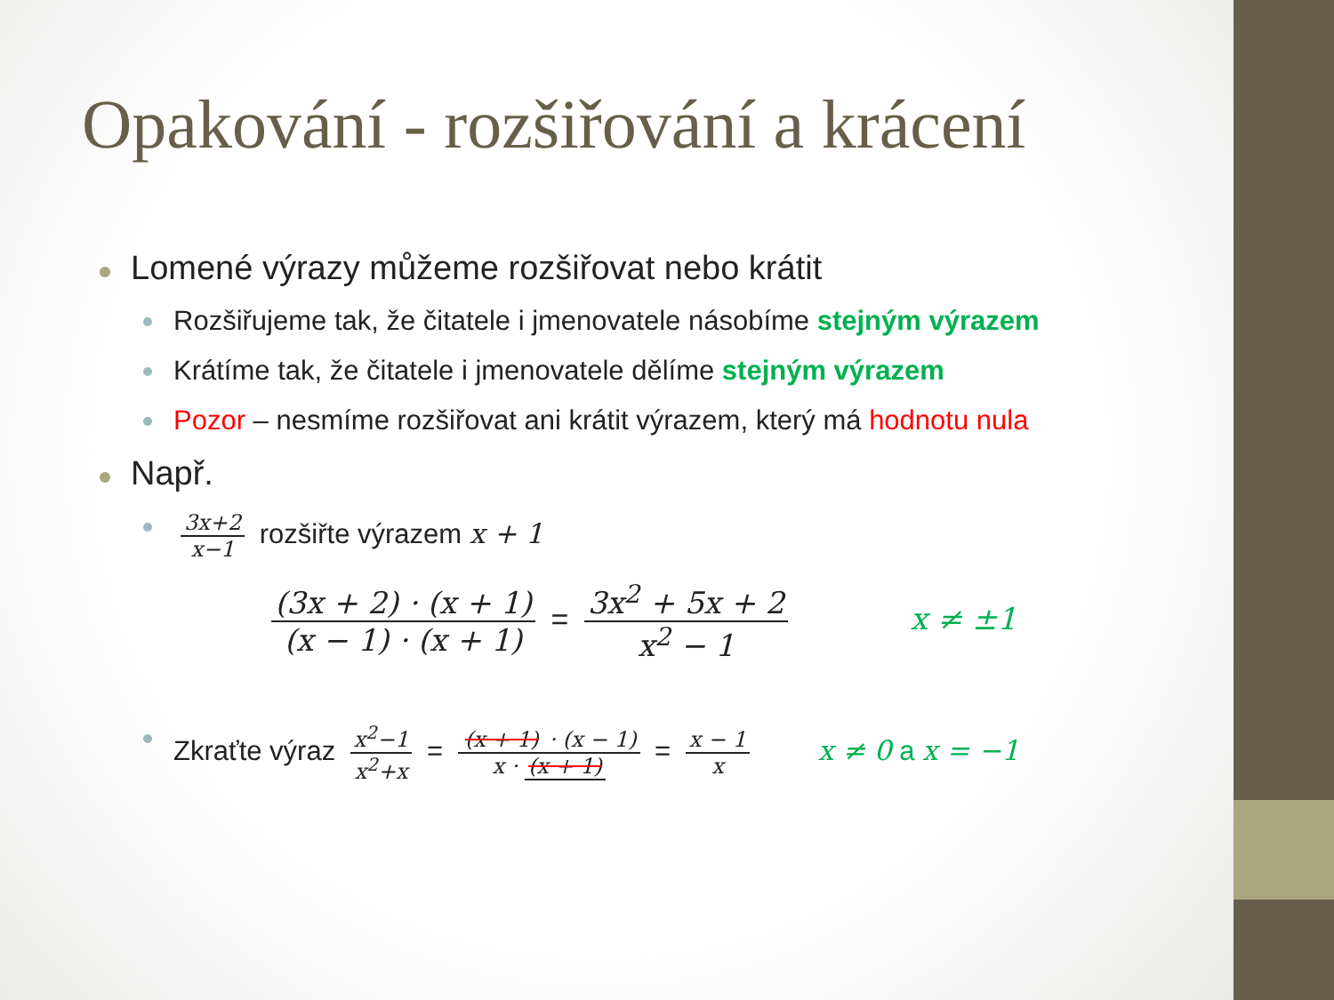Opakování - rozšiřování a krácení
Lomené výrazy můžeme rozšiřovat nebo krátit
Rozšiřujeme tak, že čitatele i jmenovatele násobíme stejným výrazem
Krátíme tak, že čitatele i jmenovatele dělíme stejným výrazem
Pozor – nesmíme rozšiřovat ani krátit výrazem, který má hodnotu nula
Např.
3x+2 x−1 rozšiřte výrazem x + 1
(3x + 2) · (x + 1) (x − 1) · (x + 1) = 3x<sup>2</sup> + 5x + 2 x<sup>2</sup> − 1 x ≠ ±1
Zkraťte výraz x<sup>2</sup>−1 x<sup>2</sup>+x = (x + 1) · (x − 1) x · (x + 1) = x − 1 x x ≠ 0 a x = −1